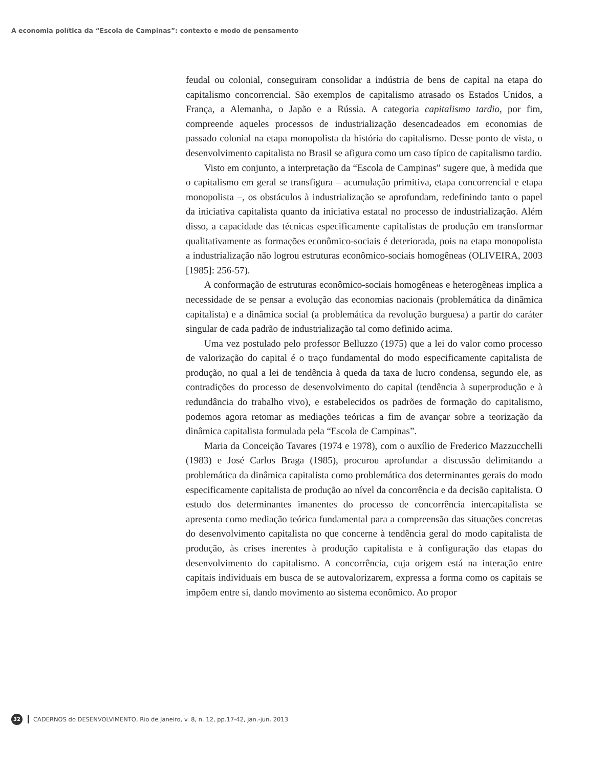A economia política da “Escola de Campinas”: contexto e modo de pensamento
feudal ou colonial, conseguiram consolidar a indústria de bens de capital na etapa do capitalismo concorrencial. São exemplos de capitalismo atrasado os Estados Unidos, a França, a Alemanha, o Japão e a Rússia. A categoria capitalismo tardio, por fim, compreende aqueles processos de industrialização desencadeados em economias de passado colonial na etapa monopolista da história do capitalismo. Desse ponto de vista, o desenvolvimento capitalista no Brasil se afigura como um caso típico de capitalismo tardio.
Visto em conjunto, a interpretação da “Escola de Campinas” sugere que, à medida que o capitalismo em geral se transfigura – acumulação primitiva, etapa concorrencial e etapa monopolista –, os obstáculos à industrialização se aprofundam, redefinindo tanto o papel da iniciativa capitalista quanto da iniciativa estatal no processo de industrialização. Além disso, a capacidade das técnicas especificamente capitalistas de produção em transformar qualitativamente as formações econômico-sociais é deteriorada, pois na etapa monopolista a industrialização não logrou estruturas econômico-sociais homogêneas (OLIVEIRA, 2003 [1985]: 256-57).
A conformação de estruturas econômico-sociais homogêneas e heterogêneas implica a necessidade de se pensar a evolução das economias nacionais (problemática da dinâmica capitalista) e a dinâmica social (a problemática da revolução burguesa) a partir do caráter singular de cada padrão de industrialização tal como definido acima.
Uma vez postulado pelo professor Belluzzo (1975) que a lei do valor como processo de valorização do capital é o traço fundamental do modo especificamente capitalista de produção, no qual a lei de tendência à queda da taxa de lucro condensa, segundo ele, as contradições do processo de desenvolvimento do capital (tendência à superprodução e à redundância do trabalho vivo), e estabelecidos os padrões de formação do capitalismo, podemos agora retomar as mediações teóricas a fim de avançar sobre a teorização da dinâmica capitalista formulada pela “Escola de Campinas”.
Maria da Conceição Tavares (1974 e 1978), com o auxílio de Frederico Mazzucchelli (1983) e José Carlos Braga (1985), procurou aprofundar a discussão delimitando a problemática da dinâmica capitalista como problemática dos determinantes gerais do modo especificamente capitalista de produção ao nível da concorrência e da decisão capitalista. O estudo dos determinantes imanentes do processo de concorrência intercapitalista se apresenta como mediação teórica fundamental para a compreensão das situações concretas do desenvolvimento capitalista no que concerne à tendência geral do modo capitalista de produção, às crises inerentes à produção capitalista e à configuração das etapas do desenvolvimento do capitalismo. A concorrência, cuja origem está na interação entre capitais individuais em busca de se autovalorizarem, expressa a forma como os capitais se impõem entre si, dando movimento ao sistema econômico. Ao propor
32 CADERNOS do DESENVOLVIMENTO, Rio de Janeiro, v. 8, n. 12, pp.17-42, jan.-jun. 2013